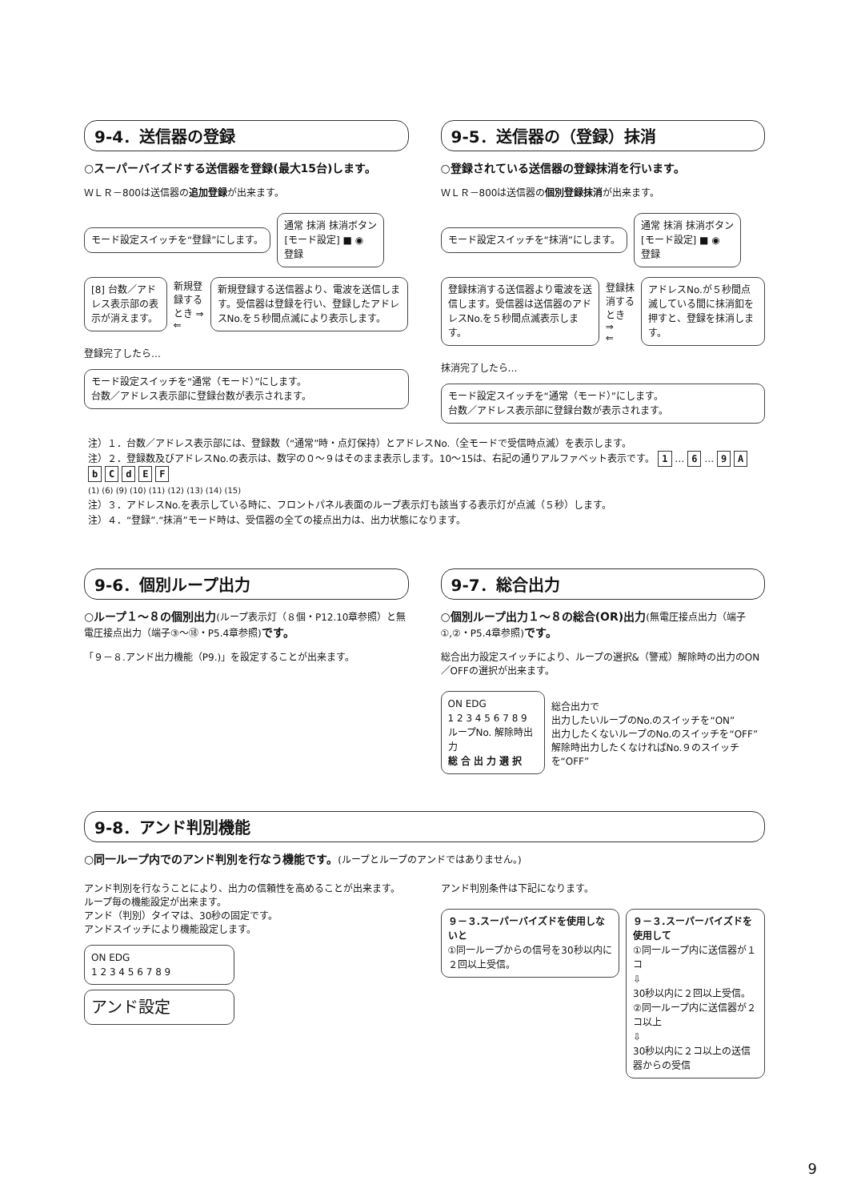9-4．送信器の登録
○スーパーバイズドする送信器を登録(最大15台)します。
ＷＬＲ－800は送信器の追加登録が出来ます。
モード設定スイッチを“登録”にします。
通常 抹消 抹消ボタン
[モード設定] ■ ◉
登録
[8] 台数／アドレス表示部の表示が消えます。
新規登録するとき ⇒
⇐
新規登録する送信器より、電波を送信します。受信器は登録を行い、登録したアドレスNo.を５秒間点滅により表示します。
登録完了したら…
モード設定スイッチを“通常（モード）”にします。
台数／アドレス表示部に登録台数が表示されます。
9-5．送信器の（登録）抹消
○登録されている送信器の登録抹消を行います。
ＷＬＲ－800は送信器の個別登録抹消が出来ます。
モード設定スイッチを“抹消”にします。
通常 抹消 抹消ボタン
[モード設定] ■ ◉
登録
登録抹消する送信器より電波を送信します。受信器は送信器のアドレスNo.を５秒間点滅表示します。
登録抹消するとき ⇒
⇐
アドレスNo.が５秒間点滅している間に抹消釦を押すと、登録を抹消します。
抹消完了したら…
モード設定スイッチを“通常（モード）”にします。
台数／アドレス表示部に登録台数が表示されます。
注）１．台数／アドレス表示部には、登録数（“通常”時・点灯保持）とアドレスNo.（全モードで受信時点滅）を表示します。
注）２．登録数及びアドレスNo.の表示は、数字の０～９はそのまま表示します。10～15は、右記の通りアルファベット表示です。 1 … 6 … 9 A b C d E F
(1) (6) (9) (10) (11) (12) (13) (14) (15)
注）３．アドレスNo.を表示している時に、フロントパネル表面のループ表示灯も該当する表示灯が点滅（５秒）します。
注）４．“登録”.“抹消”モード時は、受信器の全ての接点出力は、出力状態になります。
9-6．個別ループ出力
○ループ１～８の個別出力(ループ表示灯（８個・P12.10章参照）と無電圧接点出力（端子③～⑱・P5.4章参照) です。
「９－８.アンド出力機能（P9.)」を設定することが出来ます。
9-7．総合出力
○個別ループ出力１～８の総合(OR)出力(無電圧接点出力（端子①,②・P5.4章参照) です。
総合出力設定スイッチにより、ループの選択&（警戒）解除時の出力のON／OFFの選択が出来ます。
ON EDG
1 2 3 4 5 6 7 8 9
ループNo. 解除時出力
総 合 出 力 選 択
総合出力で
出力したいループのNo.のスイッチを“ON”
出力したくないループのNo.のスイッチを“OFF”
解除時出力したくなければNo.９のスイッチを“OFF”
9-8．アンド判別機能
○同一ループ内でのアンド判別を行なう機能です。(ループとループのアンドではありません。)
アンド判別を行なうことにより、出力の信頼性を高めることが出来ます。
ループ毎の機能設定が出来ます。
アンド（判別）タイマは、30秒の固定です。
アンドスイッチにより機能設定します。
ON EDG
1 2 3 4 5 6 7 8 9
アンド設定
アンド判別条件は下記になります。
９－３.スーパーバイズドを使用しないと
①同一ループからの信号を30秒以内に２回以上受信。
９－３.スーパーバイズドを使用して
①同一ループ内に送信器が１コ
⇩
30秒以内に２回以上受信。
②同一ループ内に送信器が２コ以上
⇩
30秒以内に２コ以上の送信器からの受信
9